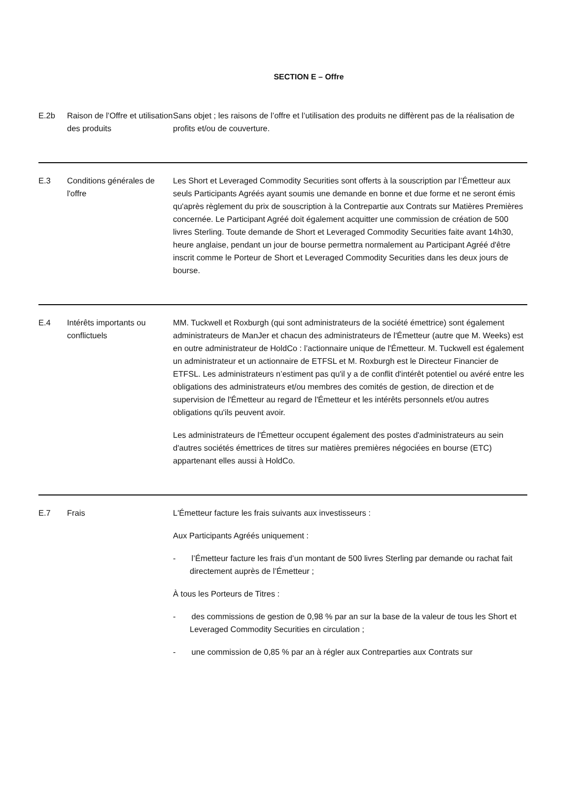SECTION E – Offre
| E.2b | Raison de l’Offre et utilisation des produits | Sans objet ; les raisons de l’offre et l’utilisation des produits ne diffèrent pas de la réalisation de profits et/ou de couverture. |
| E.3 | Conditions générales de l'offre | Les Short et Leveraged Commodity Securities sont offerts à la souscription par l’Émetteur aux seuls Participants Agréés ayant soumis une demande en bonne et due forme et ne seront émis qu'après règlement du prix de souscription à la Contrepartie aux Contrats sur Matières Premières concernée. Le Participant Agréé doit également acquitter une commission de création de 500 livres Sterling. Toute demande de Short et Leveraged Commodity Securities faite avant 14h30, heure anglaise, pendant un jour de bourse permettra normalement au Participant Agréé d'être inscrit comme le Porteur de Short et Leveraged Commodity Securities dans les deux jours de bourse. |
| E.4 | Intérêts importants ou conflictuels | MM. Tuckwell et Roxburgh (qui sont administrateurs de la société émettrice) sont également administrateurs de ManJer et chacun des administrateurs de l'Émetteur (autre que M. Weeks) est en outre administrateur de HoldCo : l’actionnaire unique de l'Émetteur. M. Tuckwell est également un administrateur et un actionnaire de ETFSL et M. Roxburgh est le Directeur Financier de ETFSL. Les administrateurs n’estiment pas qu'il y a de conflit d'intérêt potentiel ou avéré entre les obligations des administrateurs et/ou membres des comités de gestion, de direction et de supervision de l'Émetteur au regard de l'Émetteur et les intérêts personnels et/ou autres obligations qu'ils peuvent avoir. Les administrateurs de l'Émetteur occupent également des postes d'administrateurs au sein d'autres sociétés émettrices de titres sur matières premières négociées en bourse (ETC) appartenant elles aussi à HoldCo. |
| E.7 | Frais | L'Émetteur facture les frais suivants aux investisseurs : Aux Participants Agréés uniquement : - l’Émetteur facture les frais d’un montant de 500 livres Sterling par demande ou rachat fait directement auprès de l’Émetteur ; À tous les Porteurs de Titres : - des commissions de gestion de 0,98 % par an sur la base de la valeur de tous les Short et Leveraged Commodity Securities en circulation ; - une commission de 0,85 % par an à régler aux Contreparties aux Contrats sur |